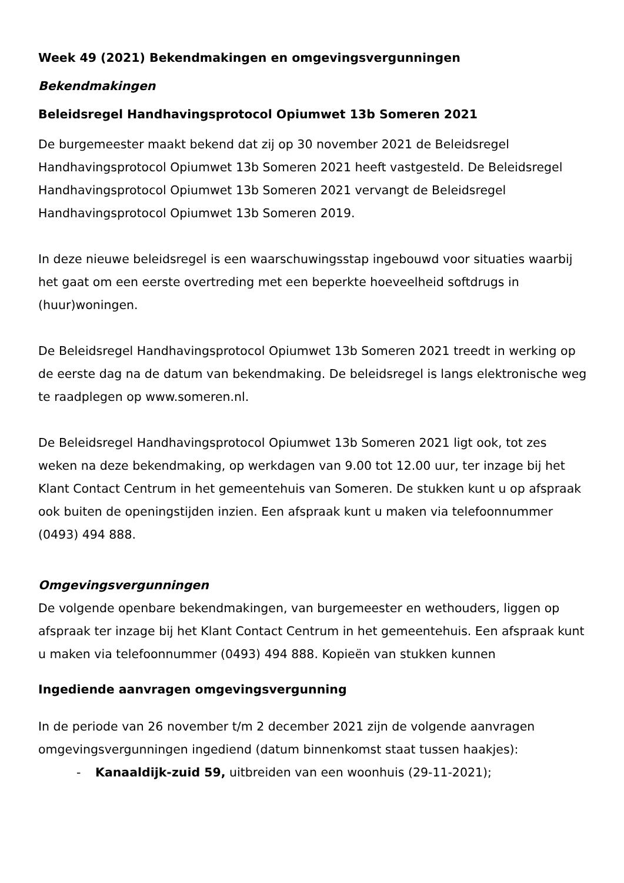Week 49 (2021) Bekendmakingen en omgevingsvergunningen
Bekendmakingen
Beleidsregel Handhavingsprotocol Opiumwet 13b Someren 2021
De burgemeester maakt bekend dat zij op 30 november 2021 de Beleidsregel Handhavingsprotocol Opiumwet 13b Someren 2021 heeft vastgesteld. De Beleidsregel Handhavingsprotocol Opiumwet 13b Someren 2021 vervangt de Beleidsregel Handhavingsprotocol Opiumwet 13b Someren 2019.
In deze nieuwe beleidsregel is een waarschuwingsstap ingebouwd voor situaties waarbij het gaat om een eerste overtreding met een beperkte hoeveelheid softdrugs in (huur)woningen.
De Beleidsregel Handhavingsprotocol Opiumwet 13b Someren 2021 treedt in werking op de eerste dag na de datum van bekendmaking. De beleidsregel is langs elektronische weg te raadplegen op www.someren.nl.
De Beleidsregel Handhavingsprotocol Opiumwet 13b Someren 2021 ligt ook, tot zes weken na deze bekendmaking, op werkdagen van 9.00 tot 12.00 uur, ter inzage bij het Klant Contact Centrum in het gemeentehuis van Someren. De stukken kunt u op afspraak ook buiten de openingstijden inzien. Een afspraak kunt u maken via telefoonnummer (0493) 494 888.
Omgevingsvergunningen
De volgende openbare bekendmakingen, van burgemeester en wethouders, liggen op afspraak ter inzage bij het Klant Contact Centrum in het gemeentehuis. Een afspraak kunt u maken via telefoonnummer (0493) 494 888. Kopieën van stukken kunnen
Ingediende aanvragen omgevingsvergunning
In de periode van 26 november t/m 2 december 2021 zijn de volgende aanvragen omgevingsvergunningen ingediend (datum binnenkomst staat tussen haakjes):
- Kanaaldijk-zuid 59, uitbreiden van een woonhuis (29-11-2021);